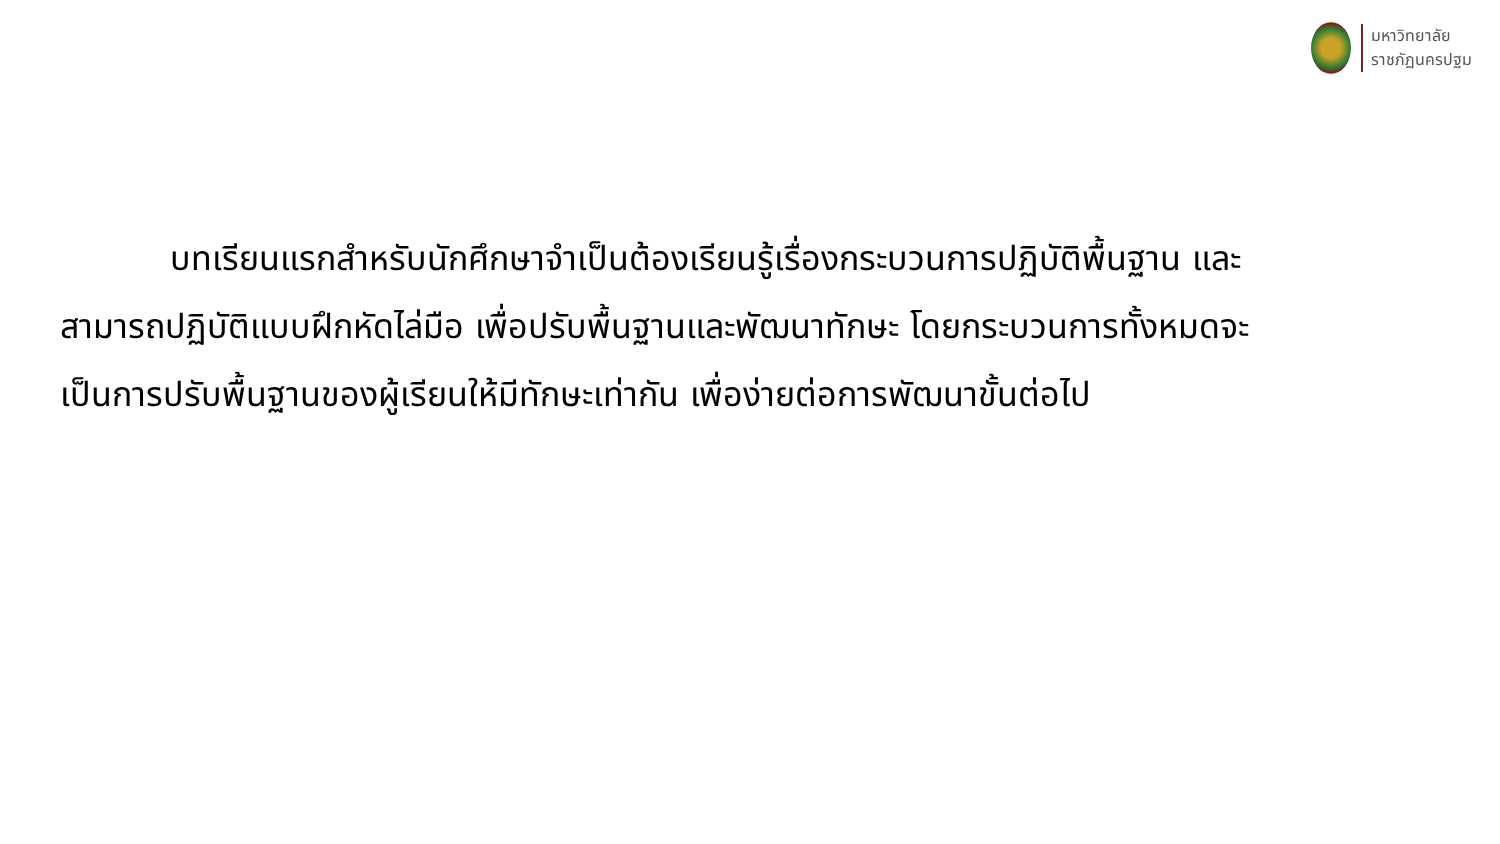มหาวิทยาลัย
ราชภัฏนครปฐม
บทเรียนแรกสำหรับนักศึกษาจำเป็นต้องเรียนรู้เรื่องกระบวนการปฏิบัติพื้นฐาน และสามารถปฏิบัติแบบฝึกหัดไล่มือ เพื่อปรับพื้นฐานและพัฒนาทักษะ โดยกระบวนการทั้งหมดจะเป็นการปรับพื้นฐานของผู้เรียนให้มีทักษะเท่ากัน เพื่อง่ายต่อการพัฒนาขั้นต่อไป